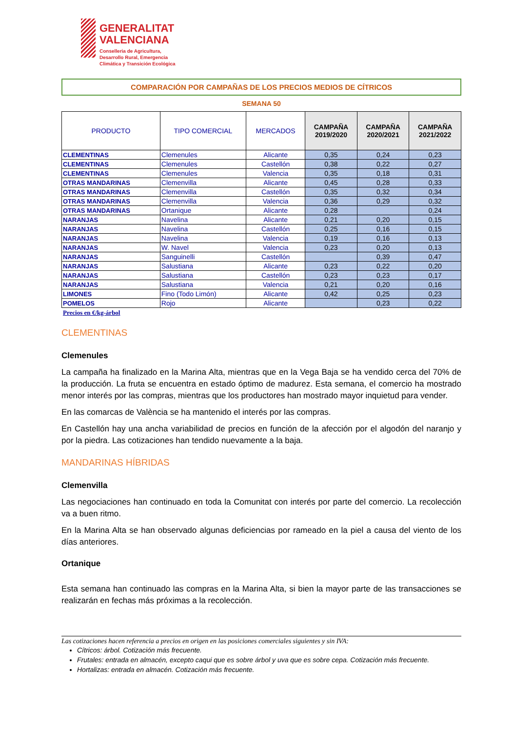GENERALITAT
VALENCIANA
Conselleria de Agricultura,
Desarrollo Rural, Emergencia
Climática y Transición Ecológica
COMPARACIÓN POR CAMPAÑAS DE LOS PRECIOS MEDIOS DE CÍTRICOS
SEMANA 50
| PRODUCTO | TIPO COMERCIAL | MERCADOS | CAMPAÑA 2019/2020 | CAMPAÑA 2020/2021 | CAMPAÑA 2021/2022 |
| --- | --- | --- | --- | --- | --- |
| CLEMENTINAS | Clemenules | Alicante | 0,35 | 0,24 | 0,23 |
| CLEMENTINAS | Clemenules | Castellón | 0,38 | 0,22 | 0,27 |
| CLEMENTINAS | Clemenules | Valencia | 0,35 | 0,18 | 0,31 |
| OTRAS MANDARINAS | Clemenvilla | Alicante | 0,45 | 0,28 | 0,33 |
| OTRAS MANDARINAS | Clemenvilla | Castellón | 0,35 | 0,32 | 0,34 |
| OTRAS MANDARINAS | Clemenvilla | Valencia | 0,36 | 0,29 | 0,32 |
| OTRAS MANDARINAS | Ortanique | Alicante | 0,28 | | 0,24 |
| NARANJAS | Navelina | Alicante | 0,21 | 0,20 | 0,15 |
| NARANJAS | Navelina | Castellón | 0,25 | 0,16 | 0,15 |
| NARANJAS | Navelina | Valencia | 0,19 | 0,16 | 0,13 |
| NARANJAS | W. Navel | Valencia | 0,23 | 0,20 | 0,13 |
| NARANJAS | Sanguinelli | Castellón | | 0,39 | 0,47 |
| NARANJAS | Salustiana | Alicante | 0,23 | 0,22 | 0,20 |
| NARANJAS | Salustiana | Castellón | 0,23 | 0,23 | 0,17 |
| NARANJAS | Salustiana | Valencia | 0,21 | 0,20 | 0,16 |
| LIMONES | Fino (Todo Limón) | Alicante | 0,42 | 0,25 | 0,23 |
| POMELOS | Rojo | Alicante | | 0,23 | 0,22 |
Precios en €/kg-árbol
CLEMENTINAS
Clemenules
La campaña ha finalizado en la Marina Alta, mientras que en la Vega Baja se ha vendido cerca del 70% de la producción. La fruta se encuentra en estado óptimo de madurez. Esta semana, el comercio ha mostrado menor interés por las compras, mientras que los productores han mostrado mayor inquietud para vender.
En las comarcas de València se ha mantenido el interés por las compras.
En Castellón hay una ancha variabilidad de precios en función de la afección por el algodón del naranjo y por la piedra. Las cotizaciones han tendido nuevamente a la baja.
MANDARINAS HÍBRIDAS
Clemenvilla
Las negociaciones han continuado en toda la Comunitat con interés por parte del comercio. La recolección va a buen ritmo.
En la Marina Alta se han observado algunas deficiencias por rameado en la piel a causa del viento de los días anteriores.
Ortanique
Esta semana han continuado las compras en la Marina Alta, si bien la mayor parte de las transacciones se realizarán en fechas más próximas a la recolección.
Las cotizaciones hacen referencia a precios en origen en las posiciones comerciales siguientes y sin IVA:
Cítricos: árbol. Cotización más frecuente.
Frutales: entrada en almacén, excepto caqui que es sobre árbol y uva que es sobre cepa. Cotización más frecuente.
Hortalizas: entrada en almacén. Cotización más frecuente.